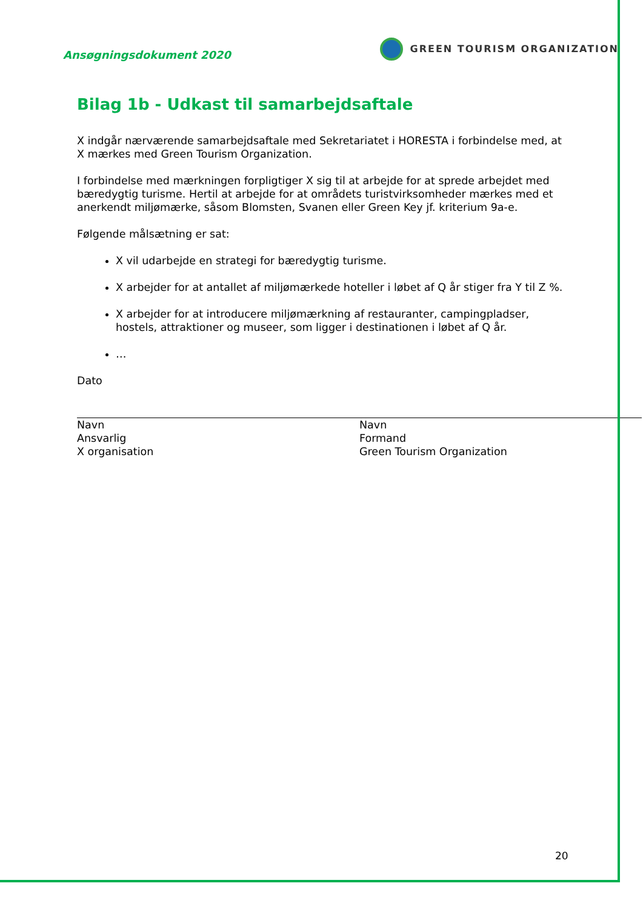Ansøgningsdokument 2020
GREEN TOURISM ORGANIZATION
Bilag 1b - Udkast til samarbejdsaftale
X indgår nærværende samarbejdsaftale med Sekretariatet i HORESTA i forbindelse med, at X mærkes med Green Tourism Organization.
I forbindelse med mærkningen forpligtiger X sig til at arbejde for at sprede arbejdet med bæredygtig turisme. Hertil at arbejde for at områdets turistvirksomheder mærkes med et anerkendt miljømærke, såsom Blomsten, Svanen eller Green Key jf. kriterium 9a-e.
Følgende målsætning er sat:
X vil udarbejde en strategi for bæredygtig turisme.
X arbejder for at antallet af miljømærkede hoteller i løbet af Q år stiger fra Y til Z %.
X arbejder for at introducere miljømærkning af restauranter, campingpladser, hostels, attraktioner og museer, som ligger i destinationen i løbet af Q år.
…
Dato
Navn
Ansvarlig
X organisation
Navn
Formand
Green Tourism Organization
20